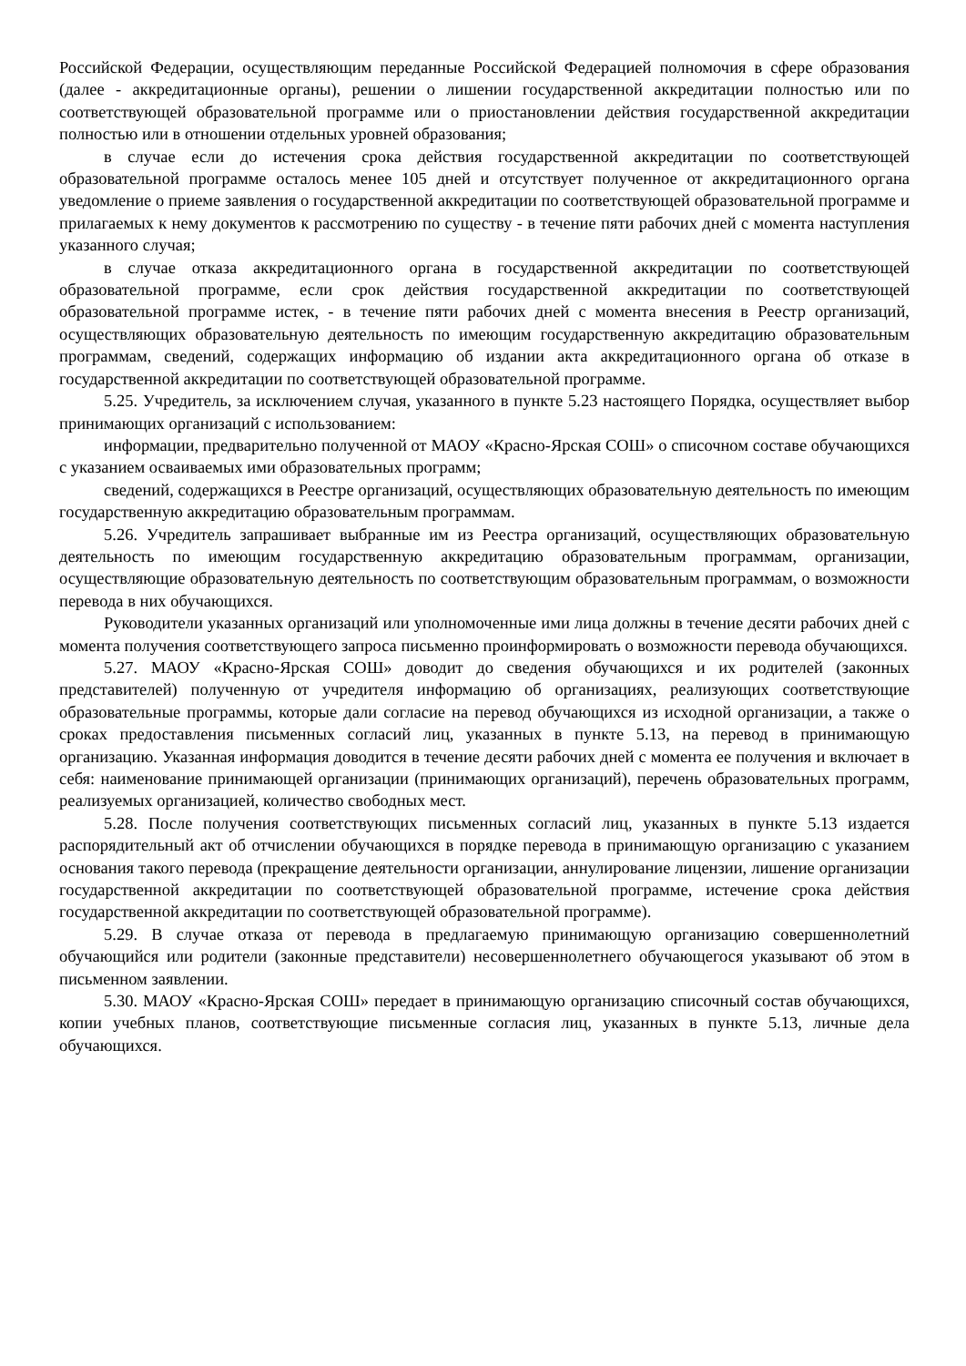Российской Федерации, осуществляющим переданные Российской Федерацией полномочия в сфере образования (далее - аккредитационные органы), решении о лишении государственной аккредитации полностью или по соответствующей образовательной программе или о приостановлении действия государственной аккредитации полностью или в отношении отдельных уровней образования;
в случае если до истечения срока действия государственной аккредитации по соответствующей образовательной программе осталось менее 105 дней и отсутствует полученное от аккредитационного органа уведомление о приеме заявления о государственной аккредитации по соответствующей образовательной программе и прилагаемых к нему документов к рассмотрению по существу - в течение пяти рабочих дней с момента наступления указанного случая;
в случае отказа аккредитационного органа в государственной аккредитации по соответствующей образовательной программе, если срок действия государственной аккредитации по соответствующей образовательной программе истек, - в течение пяти рабочих дней с момента внесения в Реестр организаций, осуществляющих образовательную деятельность по имеющим государственную аккредитацию образовательным программам, сведений, содержащих информацию об издании акта аккредитационного органа об отказе в государственной аккредитации по соответствующей образовательной программе.
5.25. Учредитель, за исключением случая, указанного в пункте 5.23 настоящего Порядка, осуществляет выбор принимающих организаций с использованием:
информации, предварительно полученной от МАОУ «Красно-Ярская СОШ» о списочном составе обучающихся с указанием осваиваемых ими образовательных программ;
сведений, содержащихся в Реестре организаций, осуществляющих образовательную деятельность по имеющим государственную аккредитацию образовательным программам.
5.26. Учредитель запрашивает выбранные им из Реестра организаций, осуществляющих образовательную деятельность по имеющим государственную аккредитацию образовательным программам, организации, осуществляющие образовательную деятельность по соответствующим образовательным программам, о возможности перевода в них обучающихся.
Руководители указанных организаций или уполномоченные ими лица должны в течение десяти рабочих дней с момента получения соответствующего запроса письменно проинформировать о возможности перевода обучающихся.
5.27. МАОУ «Красно-Ярская СОШ» доводит до сведения обучающихся и их родителей (законных представителей) полученную от учредителя информацию об организациях, реализующих соответствующие образовательные программы, которые дали согласие на перевод обучающихся из исходной организации, а также о сроках предоставления письменных согласий лиц, указанных в пункте 5.13, на перевод в принимающую организацию. Указанная информация доводится в течение десяти рабочих дней с момента ее получения и включает в себя: наименование принимающей организации (принимающих организаций), перечень образовательных программ, реализуемых организацией, количество свободных мест.
5.28. После получения соответствующих письменных согласий лиц, указанных в пункте 5.13 издается распорядительный акт об отчислении обучающихся в порядке перевода в принимающую организацию с указанием основания такого перевода (прекращение деятельности организации, аннулирование лицензии, лишение организации государственной аккредитации по соответствующей образовательной программе, истечение срока действия государственной аккредитации по соответствующей образовательной программе).
5.29. В случае отказа от перевода в предлагаемую принимающую организацию совершеннолетний обучающийся или родители (законные представители) несовершеннолетнего обучающегося указывают об этом в письменном заявлении.
5.30. МАОУ «Красно-Ярская СОШ» передает в принимающую организацию списочный состав обучающихся, копии учебных планов, соответствующие письменные согласия лиц, указанных в пункте 5.13, личные дела обучающихся.